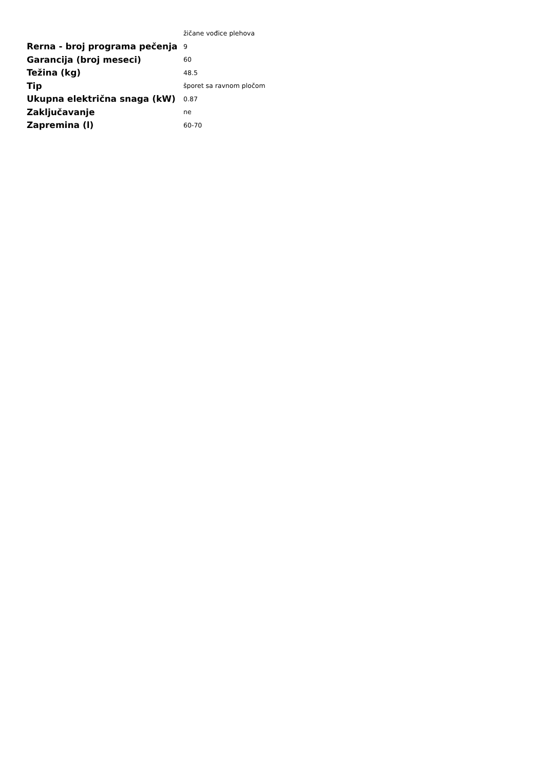| | žičane vođice plehova |
| Rerna - broj programa pečenja | 9 |
| Garancija (broj meseci) | 60 |
| Težina (kg) | 48.5 |
| Tip | šporet sa ravnom pločom |
| Ukupna električna snaga (kW) | 0.87 |
| Zaključavanje | ne |
| Zapremina (l) | 60-70 |